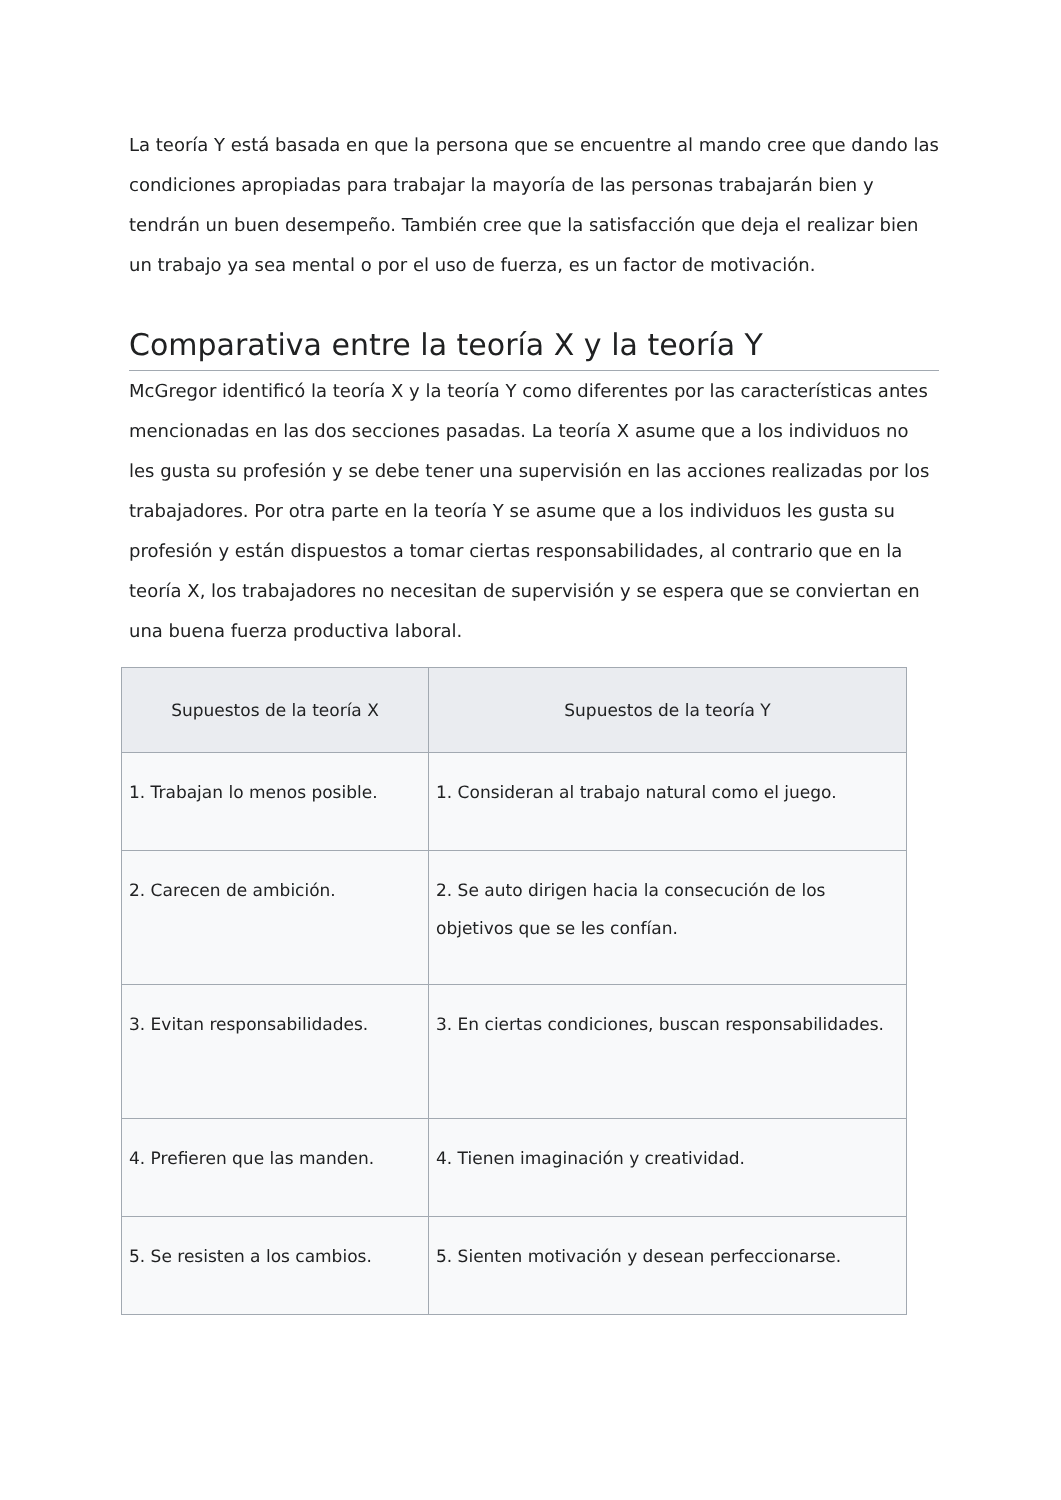La teoría Y está basada en que la persona que se encuentre al mando cree que dando las condiciones apropiadas para trabajar la mayoría de las personas trabajarán bien y tendrán un buen desempeño. También cree que la satisfacción que deja el realizar bien un trabajo ya sea mental o por el uso de fuerza, es un factor de motivación.
Comparativa entre la teoría X y la teoría Y
McGregor identificó la teoría X y la teoría Y como diferentes por las características antes mencionadas en las dos secciones pasadas. La teoría X asume que a los individuos no les gusta su profesión y se debe tener una supervisión en las acciones realizadas por los trabajadores. Por otra parte en la teoría Y se asume que a los individuos les gusta su profesión y están dispuestos a tomar ciertas responsabilidades, al contrario que en la teoría X, los trabajadores no necesitan de supervisión y se espera que se conviertan en una buena fuerza productiva laboral.
| Supuestos de la teoría X | Supuestos de la teoría Y |
| --- | --- |
| 1. Trabajan lo menos posible. | 1. Consideran al trabajo natural como el juego. |
| 2. Carecen de ambición. | 2. Se auto dirigen hacia la consecución de los objetivos que se les confían. |
| 3. Evitan responsabilidades. | 3. En ciertas condiciones, buscan responsabilidades. |
| 4. Prefieren que las manden. | 4. Tienen imaginación y creatividad. |
| 5. Se resisten a los cambios. | 5. Sienten motivación y desean perfeccionarse. |